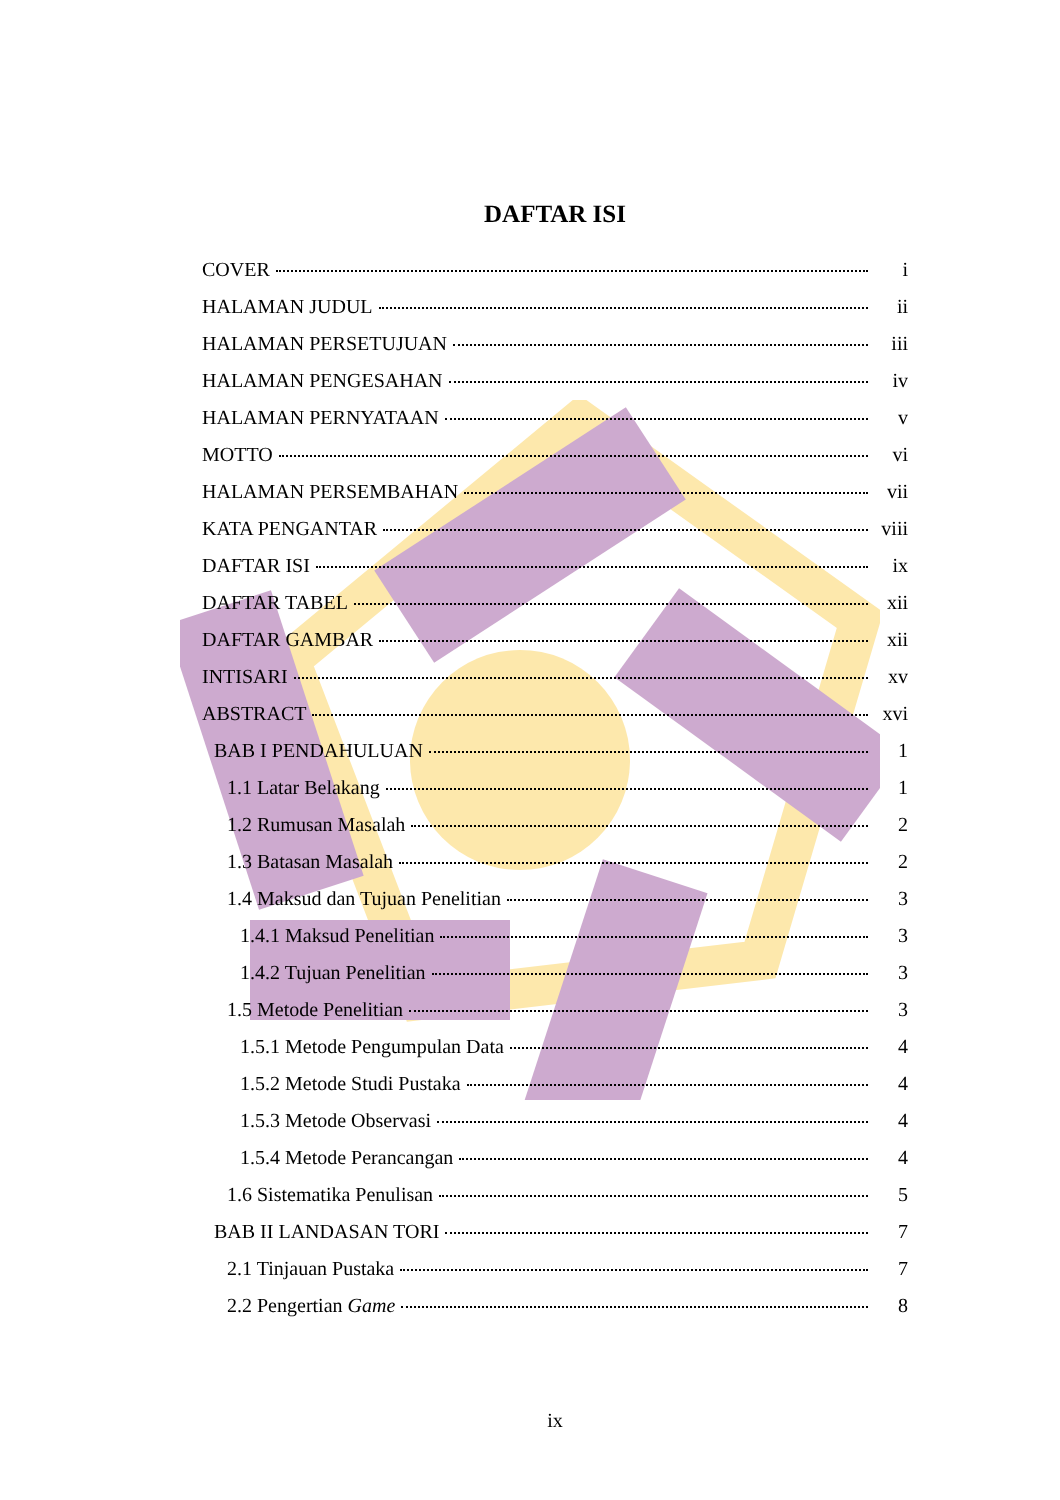DAFTAR ISI
COVER i
HALAMAN JUDUL ii
HALAMAN PERSETUJUAN iii
HALAMAN PENGESAHAN iv
HALAMAN PERNYATAAN v
MOTTO vi
HALAMAN PERSEMBAHAN vii
KATA PENGANTAR viii
DAFTAR ISI ix
DAFTAR TABEL xii
DAFTAR GAMBAR xii
INTISARI xv
ABSTRACT xvi
BAB I PENDAHULUAN 1
1.1 Latar Belakang 1
1.2 Rumusan Masalah 2
1.3 Batasan Masalah 2
1.4 Maksud dan Tujuan Penelitian 3
1.4.1 Maksud Penelitian 3
1.4.2 Tujuan Penelitian 3
1.5 Metode Penelitian 3
1.5.1 Metode Pengumpulan Data 4
1.5.2 Metode Studi Pustaka 4
1.5.3 Metode Observasi 4
1.5.4 Metode Perancangan 4
1.6 Sistematika Penulisan 5
BAB II LANDASAN TORI 7
2.1 Tinjauan Pustaka 7
2.2 Pengertian Game 8
ix